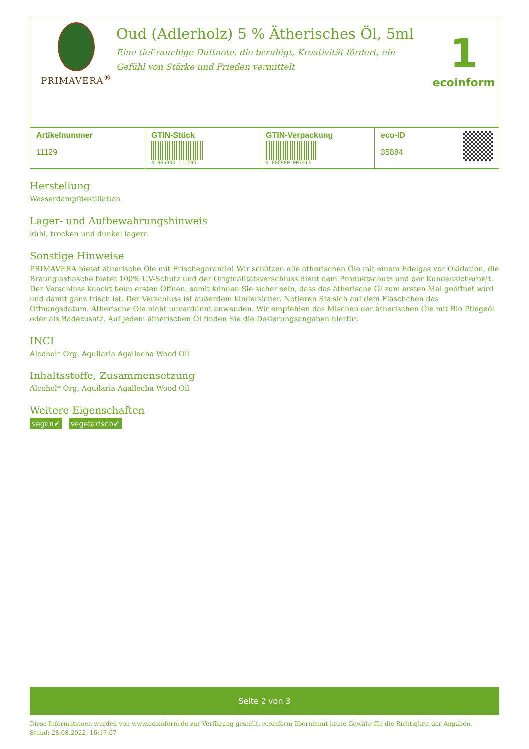PRIMAVERA<sup>®</sup>
Oud (Adlerholz) 5 % Ätherisches Öl, 5ml
Eine tief-rauchige Duftnote, die beruhigt, Kreativität fördert, ein Gefühl von Stärke und Frieden vermittelt
1
ecoinform
| Artikelnummer 11129 | GTIN-Stück 4 086900 111295 | GTIN-Verpackung 4 086900 007413 | eco-ID 35884 |
Herstellung
Wasserdampfdestillation
Lager- und Aufbewahrungshinweis
kühl, trocken und dunkel lagern
Sonstige Hinweise
PRIMAVERA bietet ätherische Öle mit Frischegarantie! Wir schützen alle ätherischen Öle mit einem Edelgas vor Oxidation, die Braunglasflasche bietet 100% UV-Schutz und der Originalitätsverschluss dient dem Produktschutz und der Kundensicherheit. Der Verschluss knackt beim ersten Öffnen, somit können Sie sicher sein, dass das ätherische Öl zum ersten Mal geöffnet wird und damit ganz frisch ist. Der Verschluss ist außerdem kindersicher. Notieren Sie sich auf dem Fläschchen das Öffnungsdatum. Ätherische Öle nicht unverdünnt anwenden. Wir empfehlen das Mischen der ätherischen Öle mit Bio Pflegeöl oder als Badezusatz. Auf jedem ätherischen Öl finden Sie die Dosierungsangaben hierfür.
INCI
Alcohol* Org, Aquilaria Agallocha Wood Oil
Inhaltsstoffe, Zusammensetzung
Alcohol* Org, Aquilaria Agallocha Wood Oil
Weitere Eigenschaften
vegan✔ vegetarisch✔
Seite 2 von 3
Diese Informationen wurden von www.ecoinform.de zur Verfügung gestellt. ecoinform übernimmt keine Gewähr für die Richtigkeit der Angaben.
Stand: 28.08.2022, 16:17:07